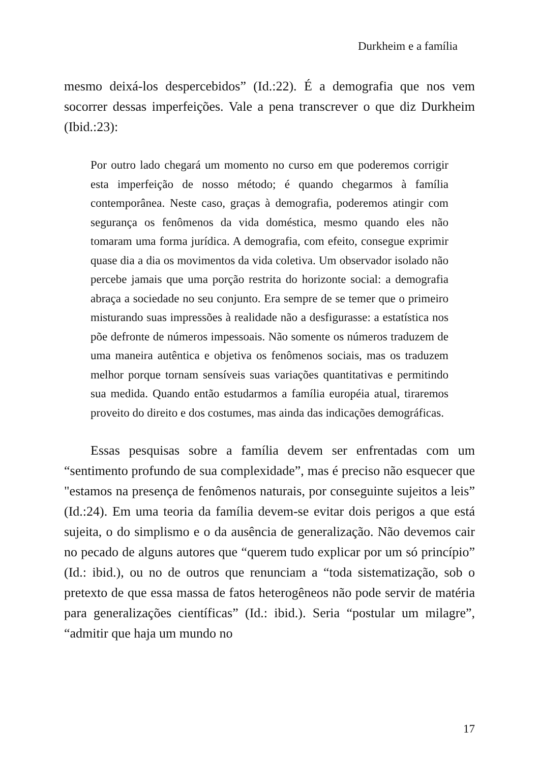Durkheim e a família
mesmo deixá-los despercebidos” (Id.:22). É a demografia que nos vem socorrer dessas imperfeições. Vale a pena transcrever o que diz Durkheim (Ibid.:23):
Por outro lado chegará um momento no curso em que poderemos corrigir esta imperfeição de nosso método; é quando chegarmos à família contemporânea. Neste caso, graças à demografia, poderemos atingir com segurança os fenômenos da vida doméstica, mesmo quando eles não tomaram uma forma jurídica. A demografia, com efeito, consegue exprimir quase dia a dia os movimentos da vida coletiva. Um observador isolado não percebe jamais que uma porção restrita do horizonte social: a demografia abraça a sociedade no seu conjunto. Era sempre de se temer que o primeiro misturando suas impressões à realidade não a desfigurasse: a estatística nos põe defronte de números impessoais. Não somente os números traduzem de uma maneira autêntica e objetiva os fenômenos sociais, mas os traduzem melhor porque tornam sensíveis suas variações quantitativas e permitindo sua medida. Quando então estudarmos a família européia atual, tiraremos proveito do direito e dos costumes, mas ainda das indicações demográficas.
Essas pesquisas sobre a família devem ser enfrentadas com um “sentimento profundo de sua complexidade”, mas é preciso não esquecer que "estamos na presença de fenômenos naturais, por conseguinte sujeitos a leis” (Id.:24). Em uma teoria da família devem-se evitar dois perigos a que está sujeita, o do simplismo e o da ausência de generalização. Não devemos cair no pecado de alguns autores que “querem tudo explicar por um só princípio” (Id.: ibid.), ou no de outros que renunciam a “toda sistematização, sob o pretexto de que essa massa de fatos heterogêneos não pode servir de matéria para generalizações científicas” (Id.: ibid.). Seria “postular um milagre”, “admitir que haja um mundo no
17